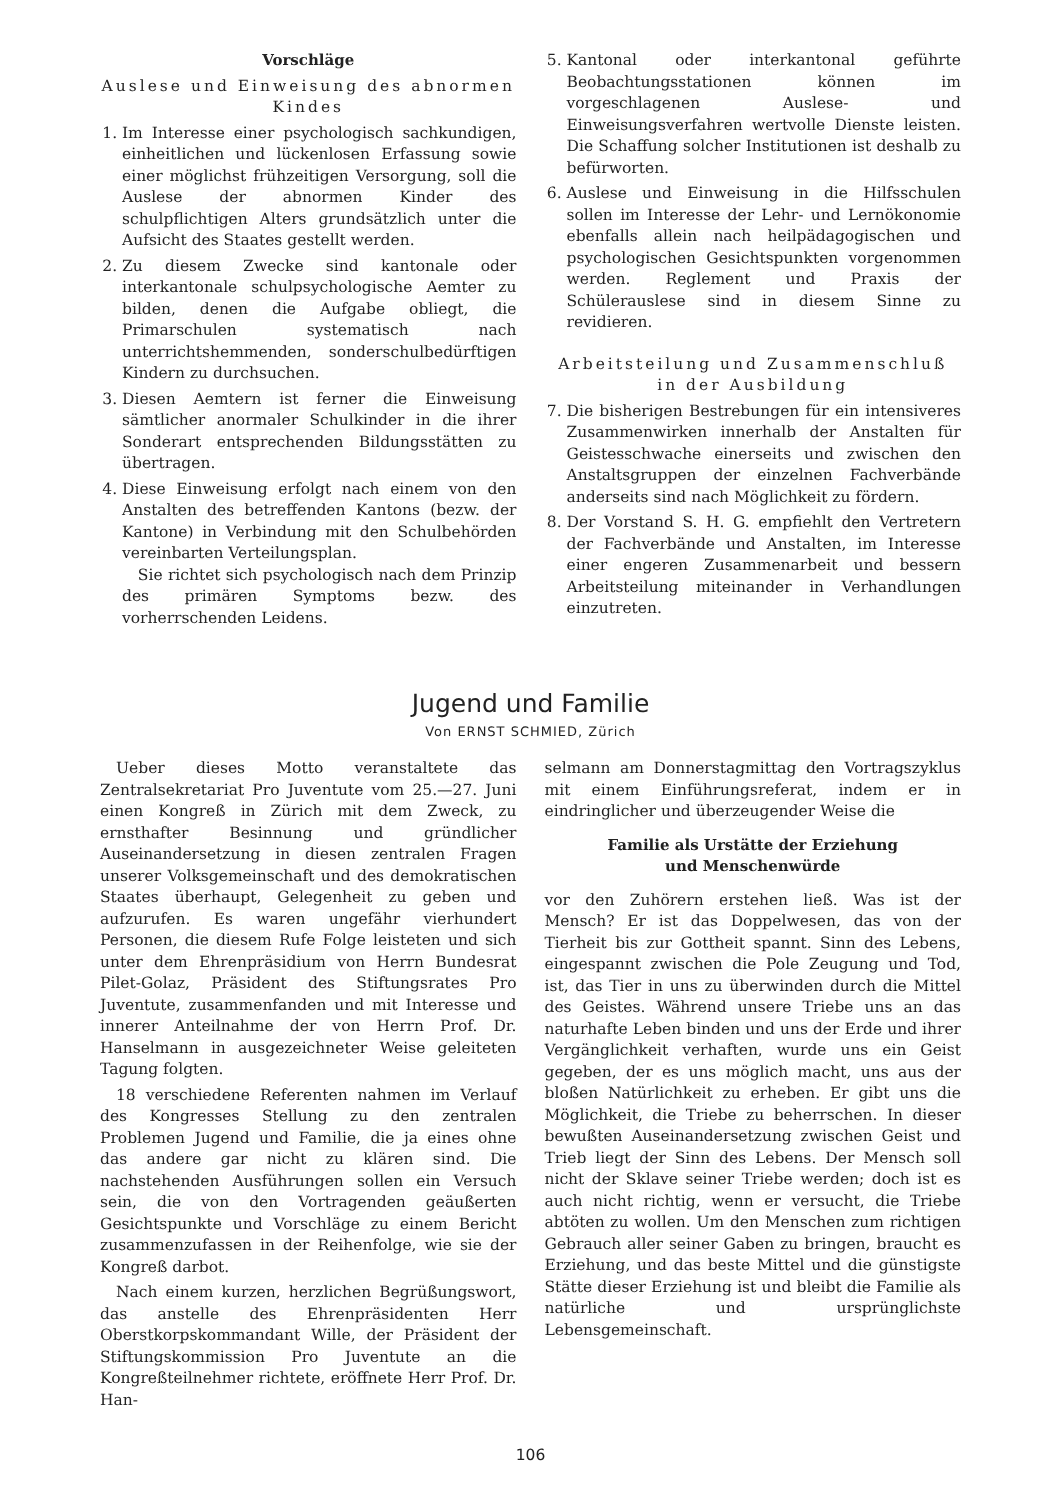Vorschläge
Auslese und Einweisung des abnormen Kindes
1. Im Interesse einer psychologisch sachkundigen, einheitlichen und lückenlosen Erfassung sowie einer möglichst frühzeitigen Versorgung, soll die Auslese der abnormen Kinder des schulpflichtigen Alters grundsätzlich unter die Aufsicht des Staates gestellt werden.
2. Zu diesem Zwecke sind kantonale oder interkantonale schulpsychologische Aemter zu bilden, denen die Aufgabe obliegt, die Primarschulen systematisch nach unterrichtshemmenden, sonderschulbedürftigen Kindern zu durchsuchen.
3. Diesen Aemtern ist ferner die Einweisung sämtlicher anormaler Schulkinder in die ihrer Sonderart entsprechenden Bildungsstätten zu übertragen.
4. Diese Einweisung erfolgt nach einem von den Anstalten des betreffenden Kantons (bezw. der Kantone) in Verbindung mit den Schulbehörden vereinbarten Verteilungsplan.
Sie richtet sich psychologisch nach dem Prinzip des primären Symptoms bezw. des vorherrschenden Leidens.
5. Kantonal oder interkantonal geführte Beobachtungsstationen können im vorgeschlagenen Auslese- und Einweisungsverfahren wertvolle Dienste leisten. Die Schaffung solcher Institutionen ist deshalb zu befürworten.
6. Auslese und Einweisung in die Hilfsschulen sollen im Interesse der Lehr- und Lernökonomie ebenfalls allein nach heilpädagogischen und psychologischen Gesichtspunkten vorgenommen werden. Reglement und Praxis der Schülerauslese sind in diesem Sinne zu revidieren.
Arbeitsteilung und Zusammenschluß in der Ausbildung
7. Die bisherigen Bestrebungen für ein intensiveres Zusammenwirken innerhalb der Anstalten für Geistesschwache einerseits und zwischen den Anstaltsgruppen der einzelnen Fachverbände anderseits sind nach Möglichkeit zu fördern.
8. Der Vorstand S. H. G. empfiehlt den Vertretern der Fachverbände und Anstalten, im Interesse einer engeren Zusammenarbeit und bessern Arbeitsteilung miteinander in Verhandlungen einzutreten.
Jugend und Familie
Von ERNST SCHMIED, Zürich
Ueber dieses Motto veranstaltete das Zentralsekretariat Pro Juventute vom 25.—27. Juni einen Kongreß in Zürich mit dem Zweck, zu ernsthafter Besinnung und gründlicher Auseinandersetzung in diesen zentralen Fragen unserer Volksgemeinschaft und des demokratischen Staates überhaupt, Gelegenheit zu geben und aufzurufen. Es waren ungefähr vierhundert Personen, die diesem Rufe Folge leisteten und sich unter dem Ehrenpräsidium von Herrn Bundesrat Pilet-Golaz, Präsident des Stiftungsrates Pro Juventute, zusammenfanden und mit Interesse und innerer Anteilnahme der von Herrn Prof. Dr. Hanselmann in ausgezeichneter Weise geleiteten Tagung folgten.
18 verschiedene Referenten nahmen im Verlauf des Kongresses Stellung zu den zentralen Problemen Jugend und Familie, die ja eines ohne das andere gar nicht zu klären sind. Die nachstehenden Ausführungen sollen ein Versuch sein, die von den Vortragenden geäußerten Gesichtspunkte und Vorschläge zu einem Bericht zusammenzufassen in der Reihenfolge, wie sie der Kongreß darbot.
Nach einem kurzen, herzlichen Begrüßungswort, das anstelle des Ehrenpräsidenten Herr Oberstkorpskommandant Wille, der Präsident der Stiftungskommission Pro Juventute an die Kongreßteilnehmer richtete, eröffnete Herr Prof. Dr. Han-
selmann am Donnerstagmittag den Vortragszyklus mit einem Einführungsreferat, indem er in eindringlicher und überzeugender Weise die
Familie als Urstätte der Erziehung
und Menschenwürde
vor den Zuhörern erstehen ließ. Was ist der Mensch? Er ist das Doppelwesen, das von der Tierheit bis zur Gottheit spannt. Sinn des Lebens, eingespannt zwischen die Pole Zeugung und Tod, ist, das Tier in uns zu überwinden durch die Mittel des Geistes. Während unsere Triebe uns an das naturhafte Leben binden und uns der Erde und ihrer Vergänglichkeit verhaften, wurde uns ein Geist gegeben, der es uns möglich macht, uns aus der bloßen Natürlichkeit zu erheben. Er gibt uns die Möglichkeit, die Triebe zu beherrschen. In dieser bewußten Auseinandersetzung zwischen Geist und Trieb liegt der Sinn des Lebens. Der Mensch soll nicht der Sklave seiner Triebe werden; doch ist es auch nicht richtig, wenn er versucht, die Triebe abtöten zu wollen. Um den Menschen zum richtigen Gebrauch aller seiner Gaben zu bringen, braucht es Erziehung, und das beste Mittel und die günstigste Stätte dieser Erziehung ist und bleibt die Familie als natürliche und ursprünglichste Lebensgemeinschaft.
106